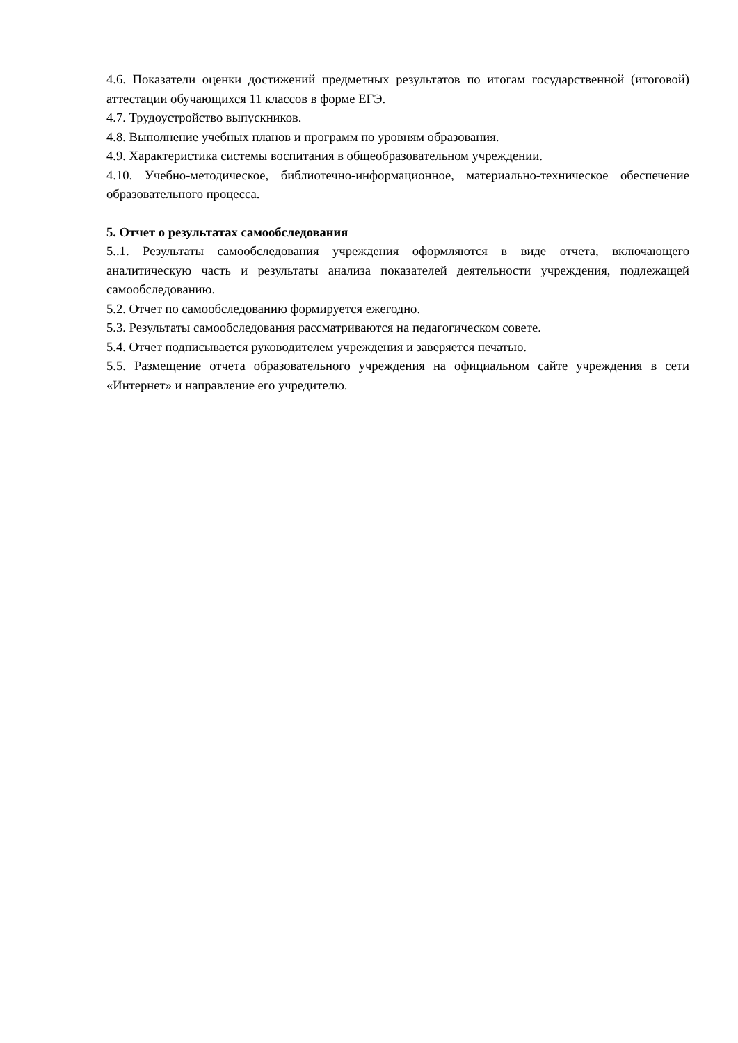4.6. Показатели оценки достижений предметных результатов по итогам государственной (итоговой) аттестации обучающихся 11 классов в форме ЕГЭ.
4.7. Трудоустройство выпускников.
4.8. Выполнение учебных планов и программ по уровням образования.
4.9. Характеристика системы воспитания в общеобразовательном учреждении.
4.10. Учебно-методическое, библиотечно-информационное, материально-техническое обеспечение образовательного процесса.
5. Отчет о результатах самообследования
5..1. Результаты самообследования учреждения оформляются в виде отчета, включающего аналитическую часть и результаты анализа показателей деятельности учреждения, подлежащей самообследованию.
5.2. Отчет по самообследованию формируется ежегодно.
5.3. Результаты самообследования рассматриваются на педагогическом совете.
5.4. Отчет подписывается руководителем учреждения и заверяется печатью.
5.5. Размещение отчета образовательного учреждения на официальном сайте учреждения в сети «Интернет» и направление его учредителю.